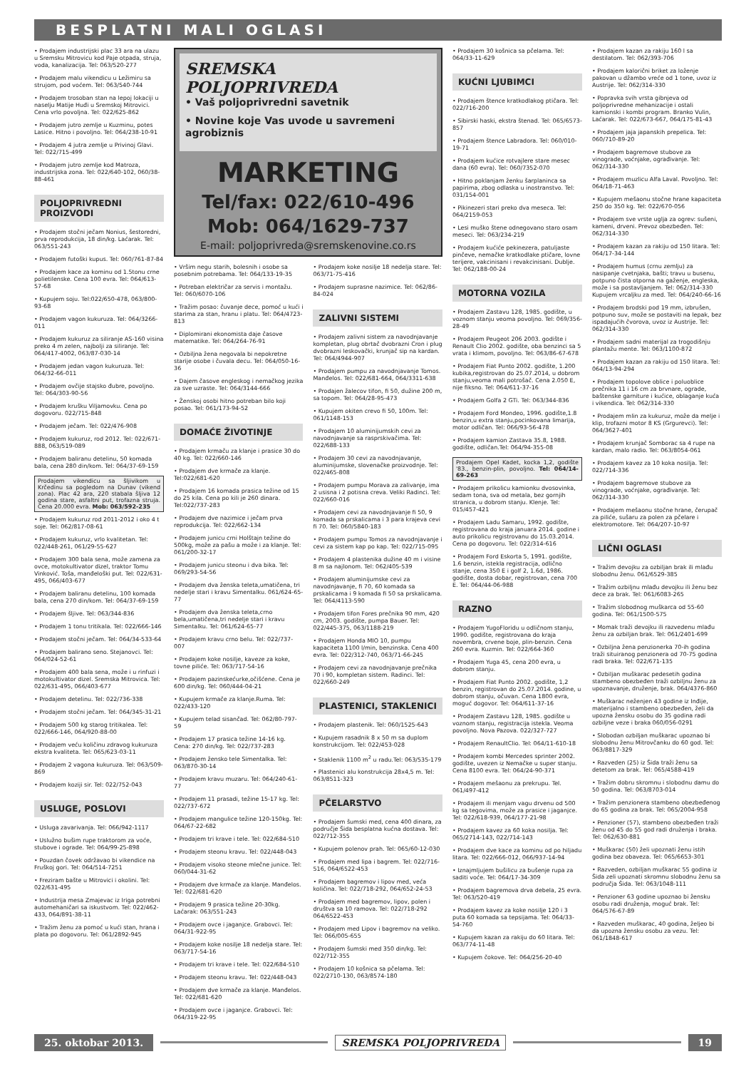BESPLATNI MALI OGLASI
• Prodajem industrijski plac 33 ara na ulazu u Sremsku Mitrovicu kod Paje otpada, struja, voda, kanalizacija. Tel: 063/520-277
• Prodajem malu vikendicu u Ležimiru sa strujom, pod voćem. Tel: 063/540-744
• Prodajem trosoban stan na lepoj lokaciji u naselju Matije Huđi u Sremskoj Mitrovici. Cena vrlo povoljna. Tel: 022/625-862
• Prodajem jutro zemlje u Kuzminu, potes Lasice. Hitno i povoljno. Tel: 064/238-10-91
• Prodajem 4 jutra zemlje u Privinoj Glavi. Tel: 022/715-499
• Prodajem jutro zemlje kod Matroza, industrijska zona. Tel: 022/640-102, 060/38-88-461
POLJOPRIVREDNI PROIZVODI
• Prodajem stočni ječam Nonius, šestoredni, prva reprodukcija, 18 din/kg. Laćarak. Tel: 063/551-243
• Prodajem futoški kupus. Tel: 060/761-87-84
• Prodajem kace za kominu od 1.5tonu crne polietilenske. Cena 100 evra. Tel: 064/613-57-68
• Kupujem soju. Tel:022/650-478, 063/800-93-68
• Prodajem vagon kukuruza. Tel: 064/3266-011
• Prodajem kukuruz za siliranje AS-160 visina preko 4 m zelen, najbolji za siliranje. Tel: 064/417-4002, 063/87-030-14
• Prodajem jedan vagon kukuruza. Tel: 064/32-66-011
• Prodajem ovčije stajsko đubre, povoljno. Tel: 064/303-90-56
• Prodajem krušku Viljamovku. Cena po dogovoru. 022/715-848
• Prodajem ječam. Tel: 022/476-908
• Prodajem kukuruz, rod 2012. Tel: 022/671-888, 063/519-089
• Prodajem baliranu detelinu, 50 komada bala, cena 280 din/kom. Tel: 064/37-69-159
Prodajem vikendicu sa šljivikom u Krčedinu sa pogledom na Dunav (vikend zona). Plac 42 ara, 220 stabala šljiva 12 godina stare, asfaltni put, trofazna struja. Cena 20.000 evra. Mob: 063/592-235
• Prodajem kukuruz rod 2011-2012 i oko 4 t soje. Tel: 062/817-08-61
• Prodajem kukuruz, vrlo kvalitetan. Tel: 022/448-261, 061/29-55-627
• Prodajem 300 bala sena, može zamena za ovce, motokultivator dizel, traktor Tomu Vinković. Toša, manđeloški put. Tel: 022/631-495, 066/403-677
• Prodajem baliranu detelinu, 100 komada bala, cena 270 din/kom. Tel: 064/37-69-159
• Prodajem šljive. Tel: 063/344-836
• Prodajem 1 tonu tritikala. Tel: 022/666-146
• Prodajem stočni ječam. Tel: 064/34-533-64
• Prodajem balirano seno. Stejanovci. Tel: 064/024-52-61
• Prodajem 400 bala sena, može i u rinfuzi i motokultivator dizel. Sremska Mitrovica. Tel: 022/631-495, 066/403-677
• Prodajem detelinu. Tel: 022/736-338
• Prodajem stočni ječam. Tel: 064/345-31-21
• Prodajem 500 kg starog tritikalea. Tel: 022/666-146, 064/920-88-00
• Prodajem veću količinu zdravog kukuruza ekstra kvaliteta. Tel: 065/623-03-11
• Prodajem 2 vagona kukuruza. Tel: 063/509-869
• Prodajem koziji sir. Tel: 022/752-043
USLUGE, POSLOVI
• Usluga zavarivanja. Tel: 066/942-1117
• Uslužno bušim rupe traktorom za voće, stubove i ograde. Tel: 064/99-25-898
• Pouzdan čovek održavao bi vikendice na Fruškoj gori. Tel: 064/514-7251
• Freziram bašte u Mitrovici i okolini. Tel: 022/631-495
• Industrija mesa Zmajevac iz Iriga potrebni automehaničari sa iskustvom. Tel: 022/462-433, 064/891-38-11
• Tražim ženu za pomoć u kući stan, hrana i plata po dogovoru. Tel: 061/2892-945
SREMSKA POLJOPRIVREDA
• Vaš poljoprivredni savetnik
• Novine koje Vas uvode u savremeni agrobiznis
MARKETING
Tel/fax: 022/610-496
Mob: 064/1629-737
E-mail: poljoprivreda@sremskenovine.co.rs
• Vršim negu starih, bolesnih i osobe sa posebnim potrebama. Tel: 064/133-19-35
• Potreban električar za servis i montažu. Tel: 060/6070-106
• Tražim posao: čuvanje dece, pomoć u kući i starima za stan, hranu i platu. Tel: 064/4723-813
• Diplomirani ekonomista daje časove matematike. Tel: 064/264-76-91
• Ozbiljna žena negovala bi nepokretne starije osobe i čuvala decu. Tel: 064/050-16-36
• Dajem časove engleskog i nemačkog jezika za sve uzraste. Tel: 064/3144-666
• Ženskoj osobi hitno potreban bilo koji posao. Tel: 061/173-94-52
DOMAĆE ŽIVOTINJE
• Prodajem krmaču za klanje i prasice 30 do 40 kg. Tel: 022/660-146
• Prodajem dve krmače za klanje. Tel:022/681-620
• Prodajem 16 komada prasica težine od 15 do 25 kila. Cena po kili je 260 dinara. Tel:022/737-283
• Prodajem dve nazimice i ječam prva reprodukcija. Tel: 022/662-134
• Prodajem junicu crni Holštajn težine do 500kg, može za pašu a može i za klanje. Tel: 061/200-32-17
• Prodajem junicu steonu i dva bika. Tel: 069/293-54-56
• Prodajem dva ženska teleta,umatičena, tri nedelje stari i kravu Simentalku. 061/624-65-77
• Prodajem dva ženska teleta,crno bela,umatičena,tri nedelje stari i kravu Simentalku. Tel: 061/624-65-77
• Prodajem kravu crno belu. Tel: 022/737-007
• Prodajem koke nosilje, kaveze za koke, tovne piliće. Tel: 063/717-54-16
• Prodajem pazinskećurke,očišćene. Cena je 600 din/kg. Tel: 060/444-04-21
• Kupujem krmače za klanje.Ruma. Tel: 022/433-120
• Kupujem telad sisančad. Tel: 062/80-797-59
• Prodajem 17 prasica težine 14-16 kg. Cena: 270 din/kg. Tel: 022/737-283
• Prodajem žensko tele Simentalka. Tel: 063/870-30-14
• Prodajem kravu muzaru. Tel: 064/240-61-77
• Prodajem 11 prasadi, težine 15-17 kg. Tel: 022/737-672
• Prodajem mangulice težine 120-150kg. Tel: 064/67-22-682
• Prodajem tri krave i tele. Tel: 022/684-510
• Prodajem steonu kravu. Tel: 022/448-043
• Prodajem visoko steone mlečne junice. Tel: 060/044-31-62
• Prodajem dve krmače za klanje. Manđelos. Tel: 022/681-620
• Prodajem 9 prasica težine 20-30kg. Laćarak: 063/551-243
• Prodajem ovce i jaganjce. Grabovci. Tel: 064/31-922-95
• Prodajem koke nosilje 18 nedelja stare. Tel: 063/717-54-16
• Prodajem tri krave i tele. Tel: 022/684-510
• Prodajem steonu kravu. Tel: 022/448-043
• Prodajem dve krmače za klanje. Manđelos. Tel: 022/681-620
• Prodajem ovce i jaganjce. Grabovci. Tel: 064/319-22-95
• Prodajem koke nosilje 18 nedelja stare. Tel: 063/71-75-416
• Prodajem suprasne nazimice. Tel: 062/86-84-024
ZALIVNI SISTEMI
• Prodajem zalivni sistem za navodnjavanje kompletan, plug obrtač dvobrazni Cron i plug dvobrazni leskovački, krunjač sip na kardan. Tel: 064/4944-907
• Prodajem pumpu za navodnjavanje Tomos. Manđelos. Tel: 022/681-664, 064/3311-638
• Prodajen žalecov tifon, fi 50, dužine 200 m, sa topom. Tel: 064/28-95-473
• Kupujem okiten crevo fi 50, 100m. Tel: 061/1148-153
• Prodajem 10 aluminijumskih cevi za navodnjavanje sa rasprskivačima. Tel: 022/688-133
• Prodajem 30 cevi za navodnjavanje, aluminijumske, slovenačke proizvodnje. Tel: 022/465-808
• Prodajem pumpu Morava za zalivanje, ima 2 usisna i 2 potisna creva. Veliki Radinci. Tel: 022/660-016
• Prodajem cevi za navodnjavanje fi 50, 9 komada sa prskalicama i 3 para krajeva cevi fi 70. Tel: 060/5840-183
• Prodajem pumpu Tomos za navodnjavanje i cevi za sistem kap po kap. Tel: 022/715-095
• Prodajem 4 plastenika dužine 40 m i visine 8 m sa najlonom. Tel: 062/405-539
• Prodajem aluminijumske cevi za navodnjavanje, fi 70, 60 komada sa prskalicama i 9 komada fi 50 sa prskalicama. Tel: 064/4113-590
• Prodajem tifon Fores prečnika 90 mm, 420 cm, 2003. godište, pumpa Bauer. Tel: 022/445-375, 063/1188-219
• Prodajem Honda MIO 10, pumpu kapaciteta 1100 l/min, benzinska. Cena 400 evra. Tel: 022/312-740, 063/71-66-245
• Prodajem cevi za navodnjavanje prečnika 70 i 90, kompletan sistem. Radinci. Tel: 022/660-249
PLASTENICI, STAKLENICI
• Prodajem plastenik. Tel: 060/1525-643
• Kupujem rasadnik 8 x 50 m sa duplom konstrukcijom. Tel: 022/453-028
• Staklenik 1100 m<sup>2</sup> u radu.Tel: 063/535-179
• Plastenici alu konstrukcija 28x4,5 m. Tel: 063/8511-323
PČELARSTVO
• Prodajem šumski med, cena 400 dinara, za područje Šida besplatna kućna dostava. Tel: 022/712-355
• Kupujem polenov prah. Tel: 065/60-12-030
• Prodajem med lipa i bagrem. Tel: 022/716-516, 064/6522-453
• Prodajem bagremov i lipov med, veća količina. Tel: 022/718-292, 064/652-24-53
• Prodajem med bagremov, lipov, polen i društva sa 10 ramova. Tel: 022/718-292 064/6522-453
• Prodajem med Lipov i bagremov na veliko. Tel: 066/005-655
• Prodajem šumski med 350 din/kg. Tel: 022/712-355
• Prodajem 10 košnica sa pčelama. Tel: 022/2710-130, 063/8574-180
• Prodajem 30 košnica sa pčelama. Tel: 064/33-11-629
KUĆNI LJUBIMCI
• Prodajem štence kratkodlakog ptičara. Tel: 022/716-200
• Sibirski haski, ekstra štenad. Tel: 065/6573-857
• Prodajem štence Labradora. Tel: 060/010-19-71
• Prodajem kućice rotvajlere stare mesec dana (60 evra). Tel: 060/7352-070
• Hitno poklanjam ženku šarplaninca sa papirima, zbog odlaska u inostranstvo. Tel: 031/154-001
• Pikinezeri stari preko dva meseca. Tel: 064/2159-053
• Lesi muško štene odnegovano staro osam meseci. Tel: 063/234-219
• Prodajem kućiće pekinezera, patuljaste pinčeve, nemačke kratkodlake ptičare, lovne terijere, vakcinisani i revakcinisani. Dublje. Tel: 062/188-00-24
MOTORNA VOZILA
• Prodajem Zastavu 128, 1985. godište, u voznom stanju veoma povoljno. Tel: 069/356-28-49
• Prodajem Peugeot 206 2003. godište i Renault Clio 2002. godište, oba benzinci sa 5 vrata i klimom, povoljno. Tel: 063/86-67-678
• Prodajem Fiat Punto 2002. godište, 1.200 kubika,registrovan do 25.07.2014, u dobrom stanju,veoma mali potrošač. Cena 2.050 E, nije fiksno. Tel: 064/611-37-16
• Prodajem Golfa 2 GTi. Tel: 063/344-836
• Prodajem Ford Mondeo, 1996. godište,1.8 benzin,u extra stanju,pocinkovana limarija, motor odličan. Tel: 066/93-56-478
• Prodajem kamion Zastava 35.8, 1988. godište, odličan.Tel: 064/94-355-08
Prodajem Opel Kadet, kocka 1,2, godište '83., benzin-plin, povoljno. Tel: 064/14-69-263
• Prodajem prikolicu kamionku dvosovinka, sedam tona, sva od metala, bez gornjih stranica, u dobrom stanju. Klenje. Tel: 015/457-421
• Prodajem Ladu Samaru, 1992. godište, registrovana do kraja januara 2014. godine i auto prikolicu registrovanu do 15.03.2014. Cena po dogovoru. Tel: 022/314-616
• Prodajem Ford Eskorta 5, 1991. godište, 1.6 benzin, istekla registracija, odlično stanje, cena 350 E i golf 2, 1.6d, 1986. godište, dosta dobar, registrovan, cena 700 E. Tel: 064/44-06-988
RAZNO
• Prodajem YugoFloridu u odličnom stanju, 1990. godište, registrovana do kraja novembra, crvene boje, plin-benzin. Cena 260 evra. Kuzmin. Tel: 022/664-360
• Prodajem Yuga 45, cena 200 evra, u dobrom stanju.
• Prodajem Fiat Punto 2002. godište, 1,2 benzin, registrovan do 25.07.2014. godine, u dobrom stanju, očuvan. Cena 1800 evra, moguć dogovor. Tel: 064/611-37-16
• Prodajem Zastavu 128, 1985. godište u voznom stanju, registracija istekla. Veoma povoljno. Nova Pazova. 022/327-727
• Prodajem RenaultClio. Tel: 064/11-610-18
• Prodajem kombi Mercedes sprinter 2002. godište, uvezen iz Nemačke u super stanju. Cena 8100 evra. Tel: 064/24-90-371
• Prodajem mešaonu za prekrupu. Tel. 061/497-412
• Prodajem ili menjam vagu drvenu od 500 kg sa tegovima, može za prasice i jaganjce. Tel: 022/618-939, 064/177-21-98
• Prodajem kavez za 60 koka nosilja. Tel: 065/2714-143, 022/714-143
• Prodajem dve kace za kominu od po hiljadu litara. Tel: 022/666-012, 066/937-14-94
• Iznajmljujem bušilicu za bušenje rupa za saditi voće. Tel: 064/17-34-309
• Prodajem bagremova drva debela, 25 evra. Tel: 063/520-419
• Prodajem kavez za koke nosilje 120 i 3 puta 60 komada sa tepsijama. Tel: 064/33-54-760
• Kupujem kazan za rakiju do 60 litara. Tel: 063/774-11-48
• Kupujem čokove. Tel: 064/256-20-40
• Prodajem kazan za rakiju 160 l sa destilatom. Tel: 062/393-706
• Prodajem kalorični briket za loženje pakovan u džambo vreće od 1 tone, uvoz iz Austrije. Tel: 062/314-330
• Popravka svih vrsta gibnjeva od poljoprivredne mehanizacije i ostali kamionski i kombi program. Branko Vulin, Laćarak. Tel: 022/673-667, 064/175-81-43
• Prodajem jaja japanskih prepelica. Tel: 060/710-89-20
• Prodajem bagremove stubove za vinograde, voćnjake, ograđivanje. Tel: 062/314-330
• Prodajem muzlicu Alfa Laval. Povoljno. Tel: 064/18-71-463
• Kupujem mešaonu stočne hrane kapaciteta 250 do 350 kg. Tel: 022/670-056
• Prodajem sve vrste uglja za ogrev: sušeni, kameni, drveni. Prevoz obezbeđen. Tel: 062/314-330
• Prodajem kazan za rakiju od 150 litara. Tel: 064/17-34-144
• Prodajem humus (crnu zemlju) za nasipanje cvetnjaka, bašti; travu u busenu, potpuno čista otporna na gaženje, engleska, može i sa postavljanjem. Tel: 062/314-330 Kupujem vrcaljku za med. Tel: 064/240-66-16
• Prodajem brodski pod 19 mm, izbrušen, potpuno suv, može se postaviti na lepak, bez ispadajućih čvorova, uvoz iz Austrije. Tel: 062/314-330
• Prodajem sadni materijal za trogodišnju plantažu mente. Tel: 063/1100-872
• Prodajem kazan za rakiju od 150 litara. Tel: 064/13-94-294
• Prodajem topolove oblice i poluoblice prečnika 11 i 16 cm za brvnare, ograde, baštenske garniture i kućice, oblaganje kuća i vikendica. Tel: 062/314-330
• Prodajem mlin za kukuruz, može da melje i klip, trofazni motor 8 KS (Grgurevci). Tel: 064/3627-401
• Prodajem krunjač Somborac sa 4 rupe na kardan, malo radio. Tel: 063/8054-061
• Prodajem kavez za 10 koka nosilja. Tel: 022/714-336
• Prodajem bagremove stubove za vinograde, voćnjake, ograđivanje. Tel: 062/314-330
• Prodajem mešaonu stočne hrane, čerupač za piliće, sušaru za polen za pčelare i elektromotore. Tel: 064/207-10-97
LIČNI OGLASI
• Tražim devojku za ozbiljan brak ili mlađu slobodnu ženu. 061/6529-385
• Tražim ozbiljnu mlađu devojku ili ženu bez dece za brak. Tel: 061/6083-265
• Tražim slobodnog muškarca od 55-60 godina. Tel: 061/1500-575
• Momak traži devojku ili razvedenu mlađu ženu za ozbiljan brak. Tel: 061/2401-699
• Ozbiljna žena penzionerka 70-ih godina traži situiranog penzionera od 70-75 godina radi braka. Tel: 022/671-135
• Ozbiljan muškarac pedesetih godina stambeno obezbeđen traži ozbiljnu ženu za upoznavanje, druženje, brak. 064/4376-860
• Muškarac neženjen 43 godine iz Inđije, materijalno i stambeno obezbeđen, želi da upozna žensku osobu do 35 godina radi ozbiljne veze i braka 060/056-0291
• Slobodan ozbiljan muškarac upoznao bi slobodnu ženu Mitrovčanku do 60 god. Tel: 063/8817-329
• Razveden (25) iz Šida traži ženu sa detetom za brak. Tel: 065/4588-419
• Tražim dobru skromnu i slobodnu damu do 50 godina. Tel: 063/8703-014
• Tražim penzionera stambeno obezbeđenog do 65 godina za brak. Tel: 065/2004-958
• Penzioner (57), stambeno obezbeđen traži ženu od 45 do 55 god radi druženja i braka. Tel: 062/630-881
• Muškarac (50) želi upoznati ženu istih godina bez obaveza. Tel: 065/6653-301
• Razveden, ozbiljan muškarac 55 godina iz Šida zeli upoznati skromnu slobodnu ženu sa područja Šida. Tel: 063/1048-111
• Penzioner 63 godine upoznao bi žensku osobu radi druženja, moguć brak. Tel: 064/576-67-89
• Razveden muškarac, 40 godina, željeo bi da upozna žensku osobu za vezu. Tel: 061/1848-617
25. oktobar 2013. SREMSKA POLJOPRIVREDA 19